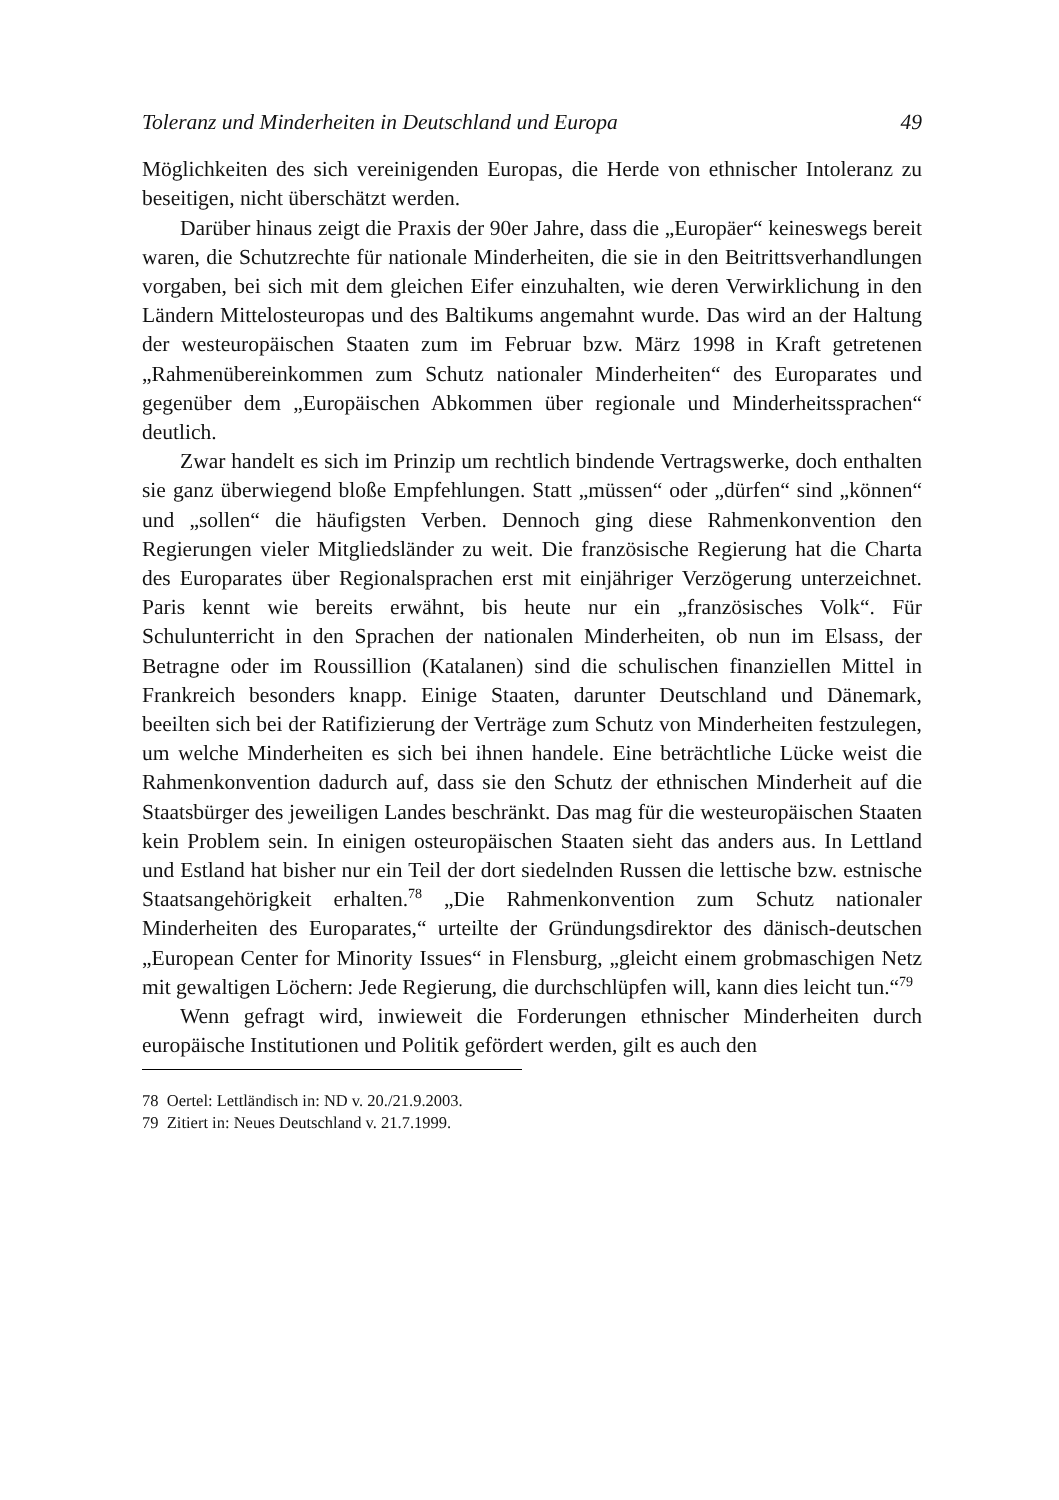Toleranz und Minderheiten in Deutschland und Europa 49
Möglichkeiten des sich vereinigenden Europas, die Herde von ethnischer Intoleranz zu beseitigen, nicht überschätzt werden.
Darüber hinaus zeigt die Praxis der 90er Jahre, dass die „Europäer“ keineswegs bereit waren, die Schutzrechte für nationale Minderheiten, die sie in den Beitrittsverhandlungen vorgaben, bei sich mit dem gleichen Eifer einzuhalten, wie deren Verwirklichung in den Ländern Mittelosteuropas und des Baltikums angemahnt wurde. Das wird an der Haltung der westeuropäischen Staaten zum im Februar bzw. März 1998 in Kraft getretenen „Rahmenübereinkommen zum Schutz nationaler Minderheiten“ des Europarates und gegenüber dem „Europäischen Abkommen über regionale und Minderheitssprachen“ deutlich.
Zwar handelt es sich im Prinzip um rechtlich bindende Vertragswerke, doch enthalten sie ganz überwiegend bloße Empfehlungen. Statt „müssen“ oder „dürfen“ sind „können“ und „sollen“ die häufigsten Verben. Dennoch ging diese Rahmenkonvention den Regierungen vieler Mitgliedsländer zu weit. Die französische Regierung hat die Charta des Europarates über Regionalsprachen erst mit einjähriger Verzögerung unterzeichnet. Paris kennt wie bereits erwähnt, bis heute nur ein „französisches Volk“. Für Schulunterricht in den Sprachen der nationalen Minderheiten, ob nun im Elsass, der Betragne oder im Roussillion (Katalanen) sind die schulischen finanziellen Mittel in Frankreich besonders knapp. Einige Staaten, darunter Deutschland und Dänemark, beeilten sich bei der Ratifizierung der Verträge zum Schutz von Minderheiten festzulegen, um welche Minderheiten es sich bei ihnen handele. Eine beträchtliche Lücke weist die Rahmenkonvention dadurch auf, dass sie den Schutz der ethnischen Minderheit auf die Staatsbürger des jeweiligen Landes beschränkt. Das mag für die westeuropäischen Staaten kein Problem sein. In einigen osteuropäischen Staaten sieht das anders aus. In Lettland und Estland hat bisher nur ein Teil der dort siedelnden Russen die lettische bzw. estnische Staatsangehörigkeit erhalten.<sup>78</sup> „Die Rahmenkonvention zum Schutz nationaler Minderheiten des Europarates,“ urteilte der Gründungsdirektor des dänisch-deutschen „European Center for Minority Issues“ in Flensburg, „gleicht einem grobmaschigen Netz mit gewaltigen Löchern: Jede Regierung, die durchschlüpfen will, kann dies leicht tun.“<sup>79</sup>
Wenn gefragt wird, inwieweit die Forderungen ethnischer Minderheiten durch europäische Institutionen und Politik gefördert werden, gilt es auch den
78 Oertel: Lettländisch in: ND v. 20./21.9.2003.
79 Zitiert in: Neues Deutschland v. 21.7.1999.